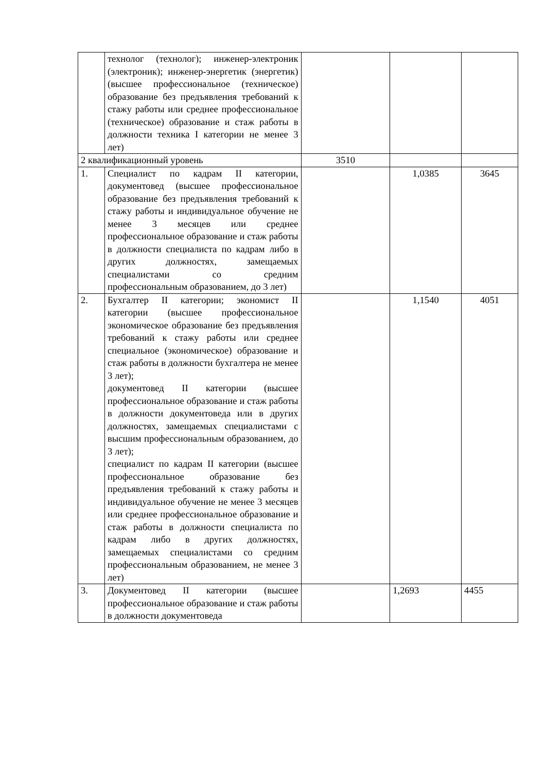| | технолог (технолог); инженер-электроник (электроник); инженер-энергетик (энергетик) (высшее профессиональное (техническое) образование без предъявления требований к стажу работы или среднее профессиональное (техническое) образование и стаж работы в должности техника I категории не менее 3 лет) | | | |
| 2 квалификационный уровень | | 3510 | | |
| 1. | Специалист по кадрам II категории, документовед (высшее профессиональное образование без предъявления требований к стажу работы и индивидуальное обучение не менее 3 месяцев или среднее профессиональное образование и стаж работы в должности специалиста по кадрам либо в других должностях, замещаемых специалистами со средним профессиональным образованием, до 3 лет) | | 1,0385 | 3645 |
| 2. | Бухгалтер II категории; экономист II категории (высшее профессиональное экономическое образование без предъявления требований к стажу работы или среднее специальное (экономическое) образование и стаж работы в должности бухгалтера не менее 3 лет); документовед II категории (высшее профессиональное образование и стаж работы в должности документоведа или в других должностях, замещаемых специалистами с высшим профессиональным образованием, до 3 лет); специалист по кадрам II категории (высшее профессиональное образование без предъявления требований к стажу работы и индивидуальное обучение не менее 3 месяцев или среднее профессиональное образование и стаж работы в должности специалиста по кадрам либо в других должностях, замещаемых специалистами со средним профессиональным образованием, не менее 3 лет) | | 1,1540 | 4051 |
| 3. | Документовед II категории (высшее профессиональное образование и стаж работы в должности документоведа | | 1,2693 | 4455 |